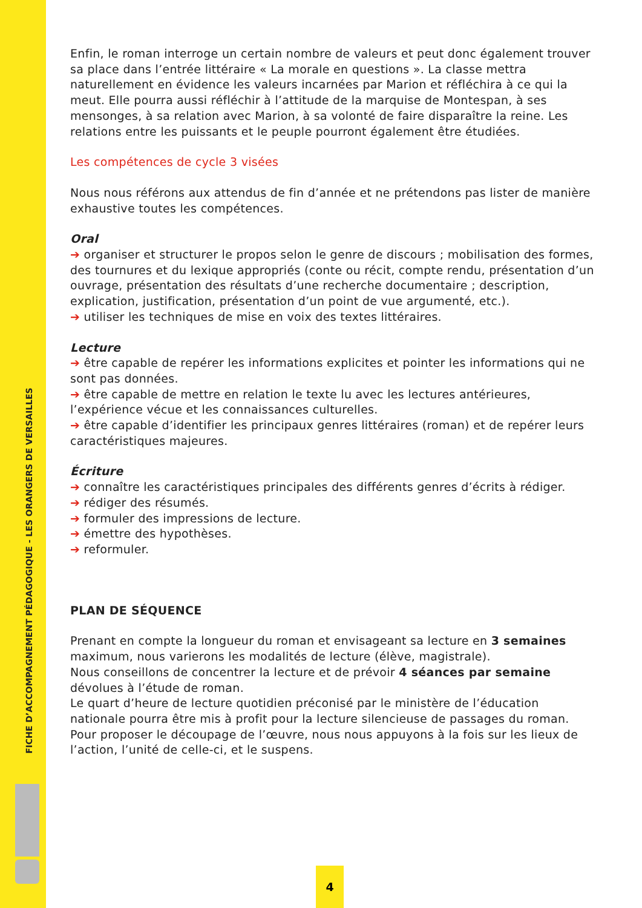FICHE D’ACCOMPAGNEMENT PÉDAGOGIQUE - LES ORANGERS DE VERSAILLES
Enfin, le roman interroge un certain nombre de valeurs et peut donc également trouver sa place dans l’entrée littéraire « La morale en questions ». La classe mettra naturellement en évidence les valeurs incarnées par Marion et réfléchira à ce qui la meut. Elle pourra aussi réfléchir à l’attitude de la marquise de Montespan, à ses mensonges, à sa relation avec Marion, à sa volonté de faire disparaître la reine. Les relations entre les puissants et le peuple pourront également être étudiées.
Les compétences de cycle 3 visées
Nous nous référons aux attendus de fin d’année et ne prétendons pas lister de manière exhaustive toutes les compétences.
Oral
➔ organiser et structurer le propos selon le genre de discours ; mobilisation des formes, des tournures et du lexique appropriés (conte ou récit, compte rendu, présentation d’un ouvrage, présentation des résultats d’une recherche documentaire ; description, explication, justification, présentation d’un point de vue argumenté, etc.).
➔ utiliser les techniques de mise en voix des textes littéraires.
Lecture
➔ être capable de repérer les informations explicites et pointer les informations qui ne sont pas données.
➔ être capable de mettre en relation le texte lu avec les lectures antérieures, l’expérience vécue et les connaissances culturelles.
➔ être capable d’identifier les principaux genres littéraires (roman) et de repérer leurs caractéristiques majeures.
Écriture
➔ connaître les caractéristiques principales des différents genres d’écrits à rédiger.
➔ rédiger des résumés.
➔ formuler des impressions de lecture.
➔ émettre des hypothèses.
➔ reformuler.
PLAN DE SÉQUENCE
Prenant en compte la longueur du roman et envisageant sa lecture en 3 semaines maximum, nous varierons les modalités de lecture (élève, magistrale).
Nous conseillons de concentrer la lecture et de prévoir 4 séances par semaine dévolues à l’étude de roman.
Le quart d’heure de lecture quotidien préconisé par le ministère de l’éducation nationale pourra être mis à profit pour la lecture silencieuse de passages du roman.
Pour proposer le découpage de l’œuvre, nous nous appuyons à la fois sur les lieux de l’action, l’unité de celle-ci, et le suspens.
4